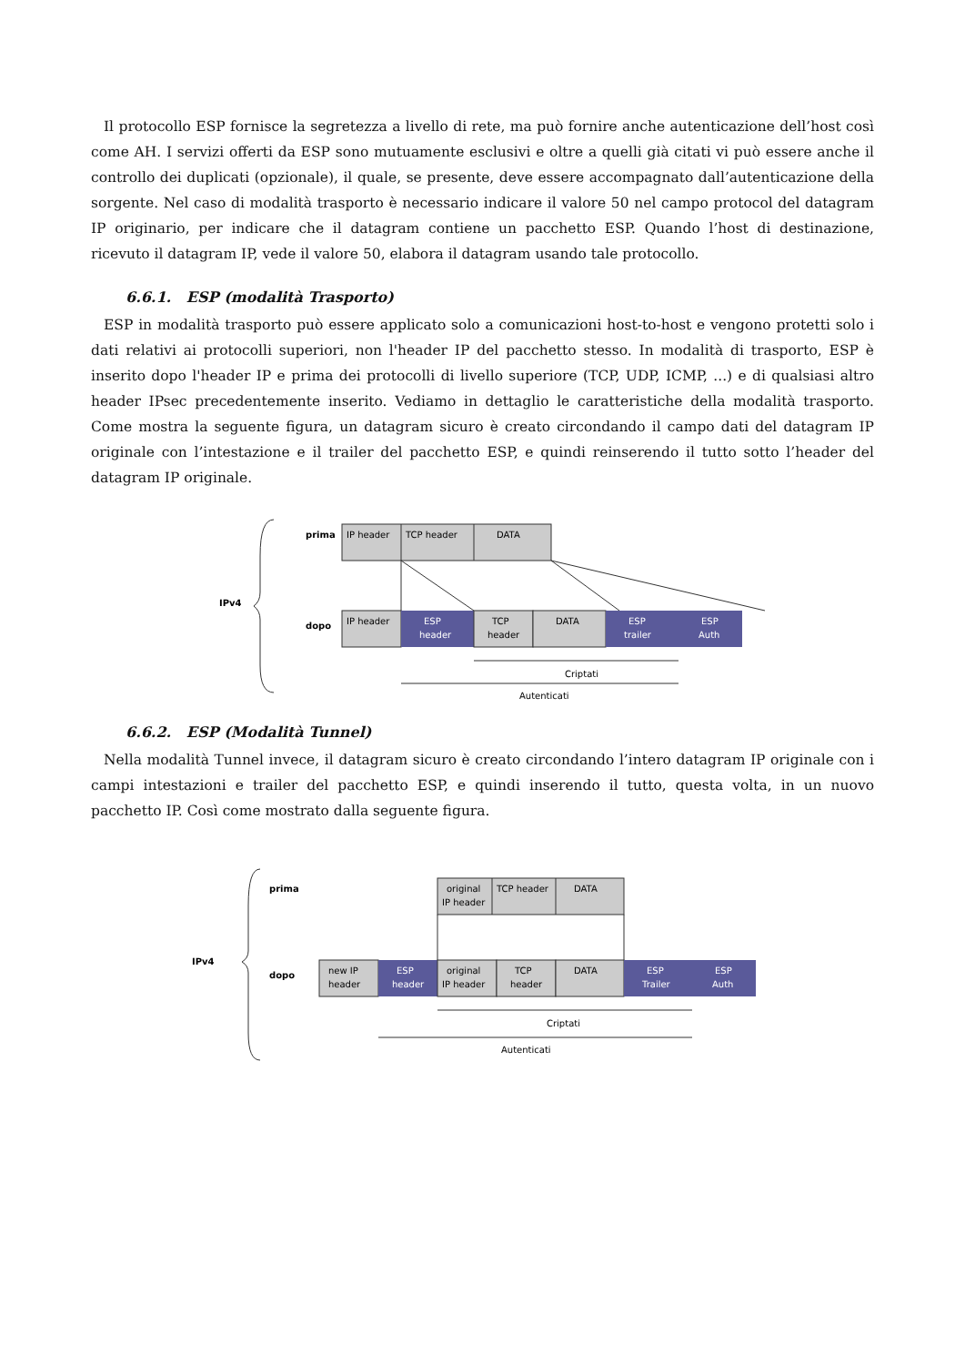Il protocollo ESP fornisce la segretezza a livello di rete, ma può fornire anche autenticazione dell’host così come AH. I servizi offerti da ESP sono mutuamente esclusivi e oltre a quelli già citati vi può essere anche il controllo dei duplicati (opzionale), il quale, se presente, deve essere accompagnato dall’autenticazione della sorgente. Nel caso di modalità trasporto è necessario indicare il valore 50 nel campo protocol del datagram IP originario, per indicare che il datagram contiene un pacchetto ESP. Quando l’host di destinazione, ricevuto il datagram IP, vede il valore 50, elabora il datagram usando tale protocollo.
6.6.1. ESP (modalità Trasporto)
ESP in modalità trasporto può essere applicato solo a comunicazioni host-to-host e vengono protetti solo i dati relativi ai protocolli superiori, non l'header IP del pacchetto stesso. In modalità di trasporto, ESP è inserito dopo l'header IP e prima dei protocolli di livello superiore (TCP, UDP, ICMP, ...) e di qualsiasi altro header IPsec precedentemente inserito. Vediamo in dettaglio le caratteristiche della modalità trasporto. Come mostra la seguente figura, un datagram sicuro è creato circondando il campo dati del datagram IP originale con l’intestazione e il trailer del pacchetto ESP, e quindi reinserendo il tutto sotto l’header del datagram IP originale.
IPv4
prima
IP header
TCP header
DATA
dopo
IP header
ESP
header
TCP
header
DATA
ESP
trailer
ESP
Auth
Criptati
Autenticati
6.6.2. ESP (Modalità Tunnel)
Nella modalità Tunnel invece, il datagram sicuro è creato circondando l’intero datagram IP originale con i campi intestazioni e trailer del pacchetto ESP, e quindi inserendo il tutto, questa volta, in un nuovo pacchetto IP. Così come mostrato dalla seguente figura.
IPv4
prima
original
IP header
TCP header
DATA
dopo
new IP
header
ESP
header
original
IP header
TCP
header
DATA
ESP
Trailer
ESP
Auth
Criptati
Autenticati